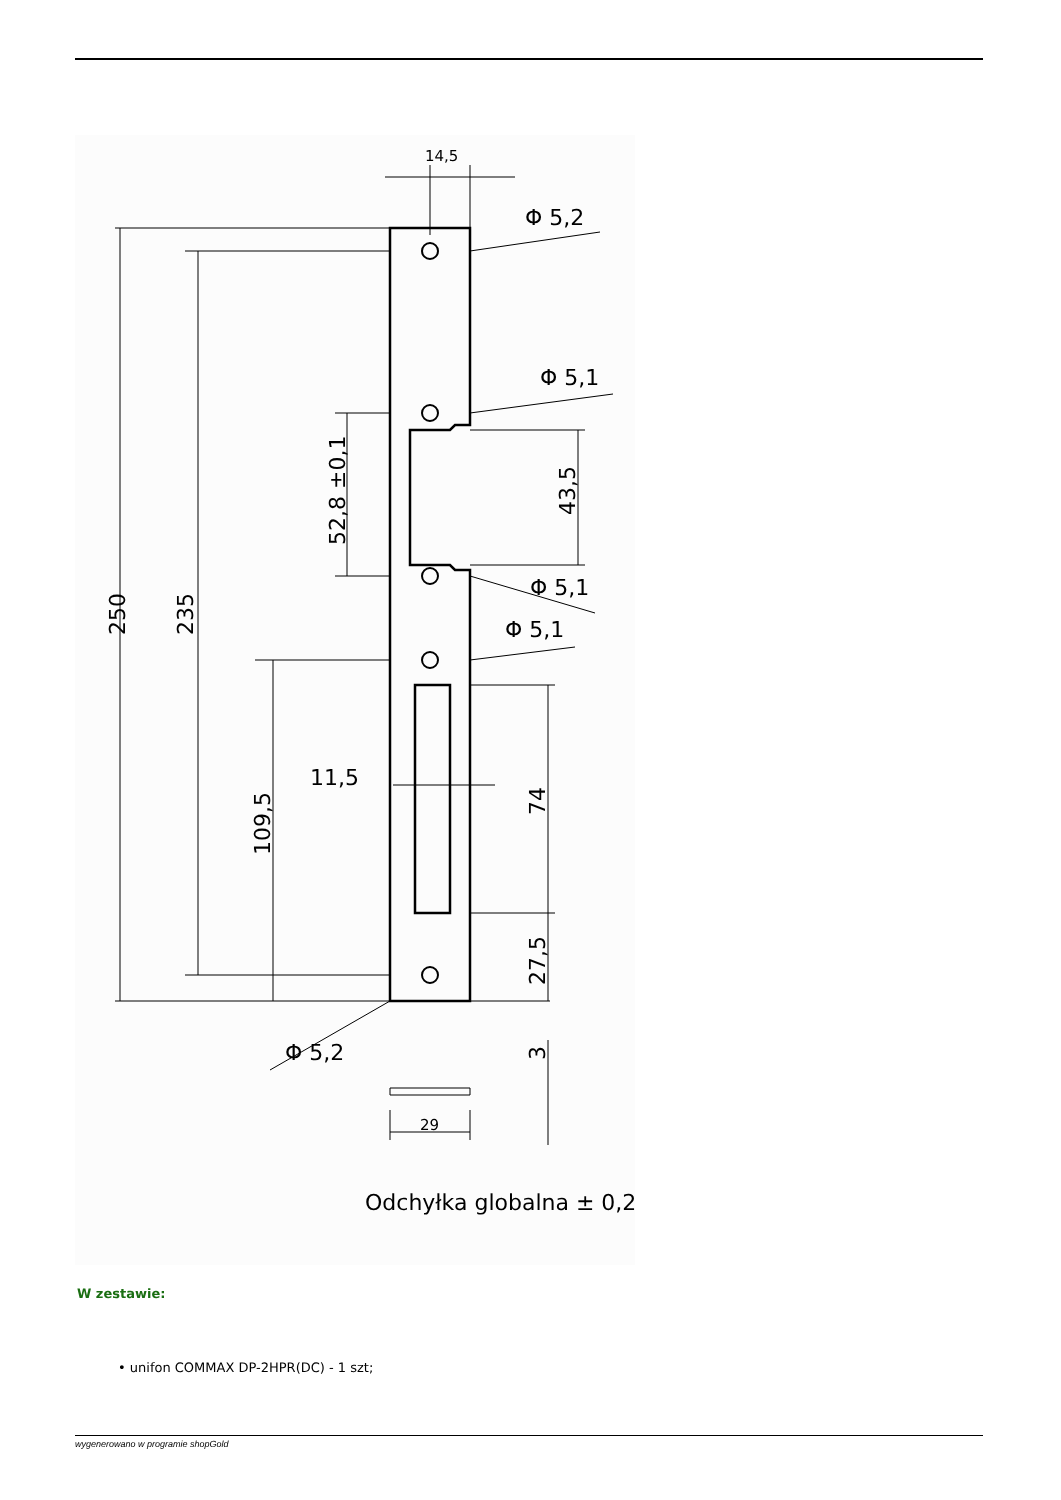14,5
Φ 5,2
Φ 5,1
Φ 5,1
Φ 5,1
11,5
Φ 5,2
29
250
235
109,5
52,8 ±0,1
43,5
74
27,5
3
Odchyłka globalna ± 0,2
W zestawie:
• unifon COMMAX DP-2HPR(DC) - 1 szt;
wygenerowano w programie shopGold